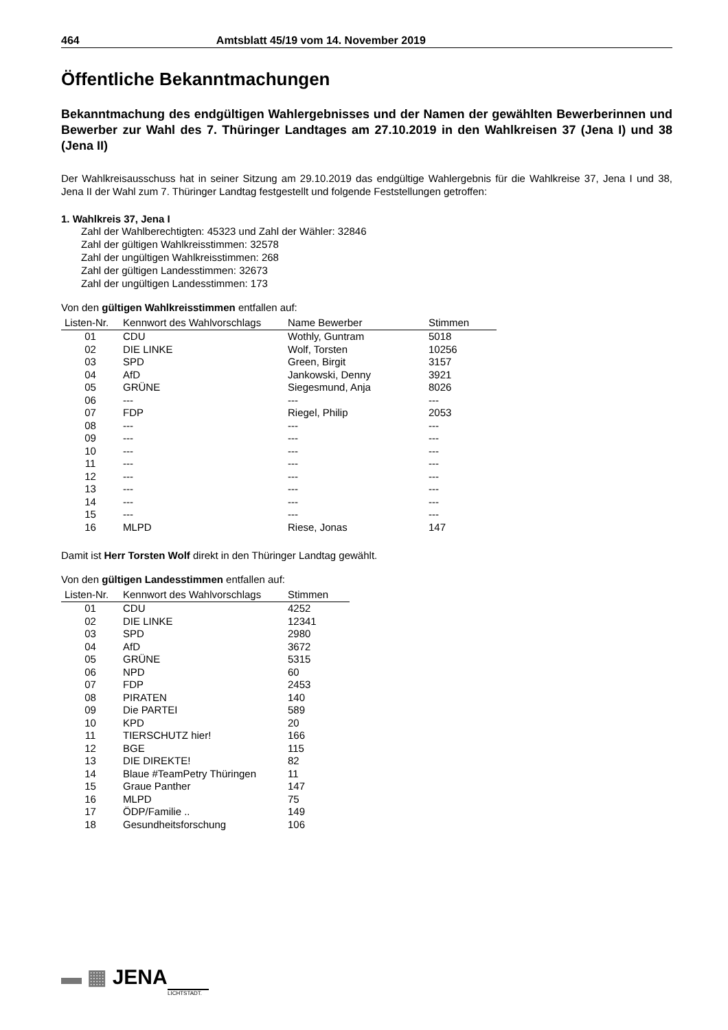464 Amtsblatt 45/19 vom 14. November 2019
Öffentliche Bekanntmachungen
Bekanntmachung des endgültigen Wahlergebnisses und der Namen der gewählten Bewerberinnen und Bewerber zur Wahl des 7. Thüringer Landtages am 27.10.2019 in den Wahlkreisen 37 (Jena I) und 38 (Jena II)
Der Wahlkreisausschuss hat in seiner Sitzung am 29.10.2019 das endgültige Wahlergebnis für die Wahlkreise 37, Jena I und 38, Jena II der Wahl zum 7. Thüringer Landtag festgestellt und folgende Feststellungen getroffen:
1. Wahlkreis 37, Jena I
Zahl der Wahlberechtigten: 45323 und Zahl der Wähler: 32846
Zahl der gültigen Wahlkreisstimmen: 32578
Zahl der ungültigen Wahlkreisstimmen: 268
Zahl der gültigen Landesstimmen: 32673
Zahl der ungültigen Landesstimmen: 173
Von den gültigen Wahlkreisstimmen entfallen auf:
| Listen-Nr. | Kennwort des Wahlvorschlags | Name Bewerber | Stimmen |
| --- | --- | --- | --- |
| 01 | CDU | Wothly, Guntram | 5018 |
| 02 | DIE LINKE | Wolf, Torsten | 10256 |
| 03 | SPD | Green, Birgit | 3157 |
| 04 | AfD | Jankowski, Denny | 3921 |
| 05 | GRÜNE | Siegesmund, Anja | 8026 |
| 06 | --- | --- | --- |
| 07 | FDP | Riegel, Philip | 2053 |
| 08 | --- | --- | --- |
| 09 | --- | --- | --- |
| 10 | --- | --- | --- |
| 11 | --- | --- | --- |
| 12 | --- | --- | --- |
| 13 | --- | --- | --- |
| 14 | --- | --- | --- |
| 15 | --- | --- | --- |
| 16 | MLPD | Riese, Jonas | 147 |
Damit ist Herr Torsten Wolf direkt in den Thüringer Landtag gewählt.
Von den gültigen Landesstimmen entfallen auf:
| Listen-Nr. | Kennwort des Wahlvorschlags | Stimmen |
| --- | --- | --- |
| 01 | CDU | 4252 |
| 02 | DIE LINKE | 12341 |
| 03 | SPD | 2980 |
| 04 | AfD | 3672 |
| 05 | GRÜNE | 5315 |
| 06 | NPD | 60 |
| 07 | FDP | 2453 |
| 08 | PIRATEN | 140 |
| 09 | Die PARTEI | 589 |
| 10 | KPD | 20 |
| 11 | TIERSCHUTZ hier! | 166 |
| 12 | BGE | 115 |
| 13 | DIE DIREKTE! | 82 |
| 14 | Blaue #TeamPetry Thüringen | 11 |
| 15 | Graue Panther | 147 |
| 16 | MLPD | 75 |
| 17 | ÖDP/Familie .. | 149 |
| 18 | Gesundheitsforschung | 106 |
▬ ▦ JENA
LICHTSTADT.